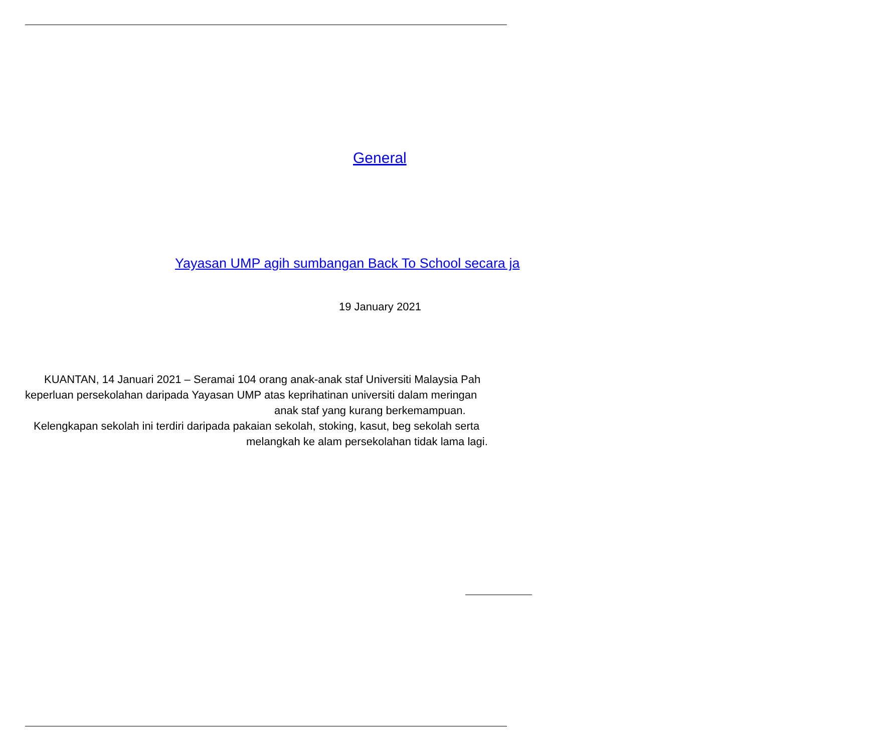General
Yayasan UMP agih sumbangan Back To School secara ja
19 January 2021
KUANTAN, 14 Januari 2021 – Seramai 104 orang anak-anak staf Universiti Malaysia Pah
keperluan persekolahan daripada Yayasan UMP atas keprihatinan universiti dalam meringan
anak staf yang kurang berkemampuan.
Kelengkapan sekolah ini terdiri daripada pakaian sekolah, stoking, kasut, beg sekolah serta
melangkah ke alam persekolahan tidak lama lagi.